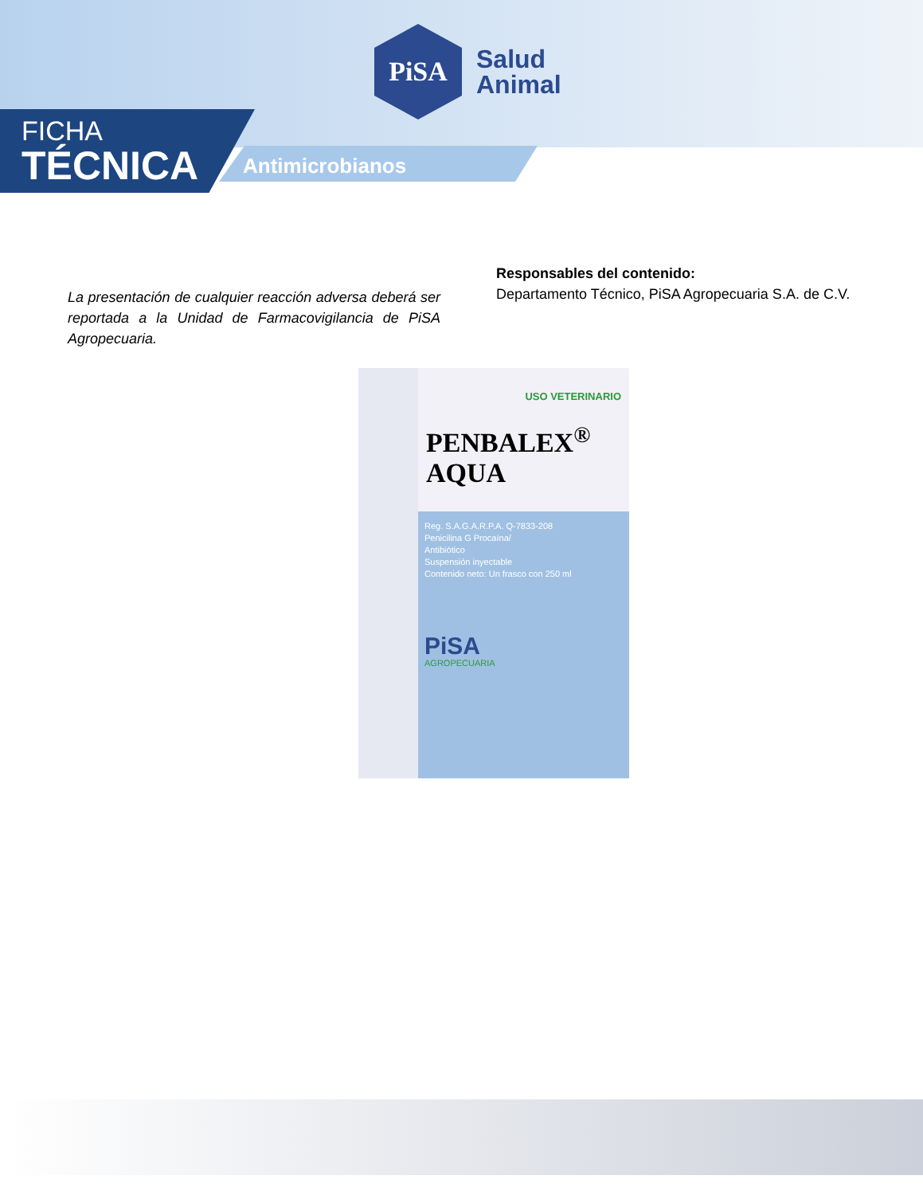PiSA
Salud
Animal
FICHA
TÉCNICA
Antimicrobianos
La presentación de cualquier reacción adversa deberá ser reportada a la Unidad de Farmacovigilancia de PiSA Agropecuaria.
Responsables del contenido:
Departamento Técnico, PiSA Agropecuaria S.A. de C.V.
USO VETERINARIO
PENBALEX<sup>®</sup>
AQUA
Reg. S.A.G.A.R.P.A. Q-7833-208
Penicilina G Procaína/
Antibiótico
Suspensión inyectable
Contenido neto: Un frasco con 250 ml
PiSA
AGROPECUARIA